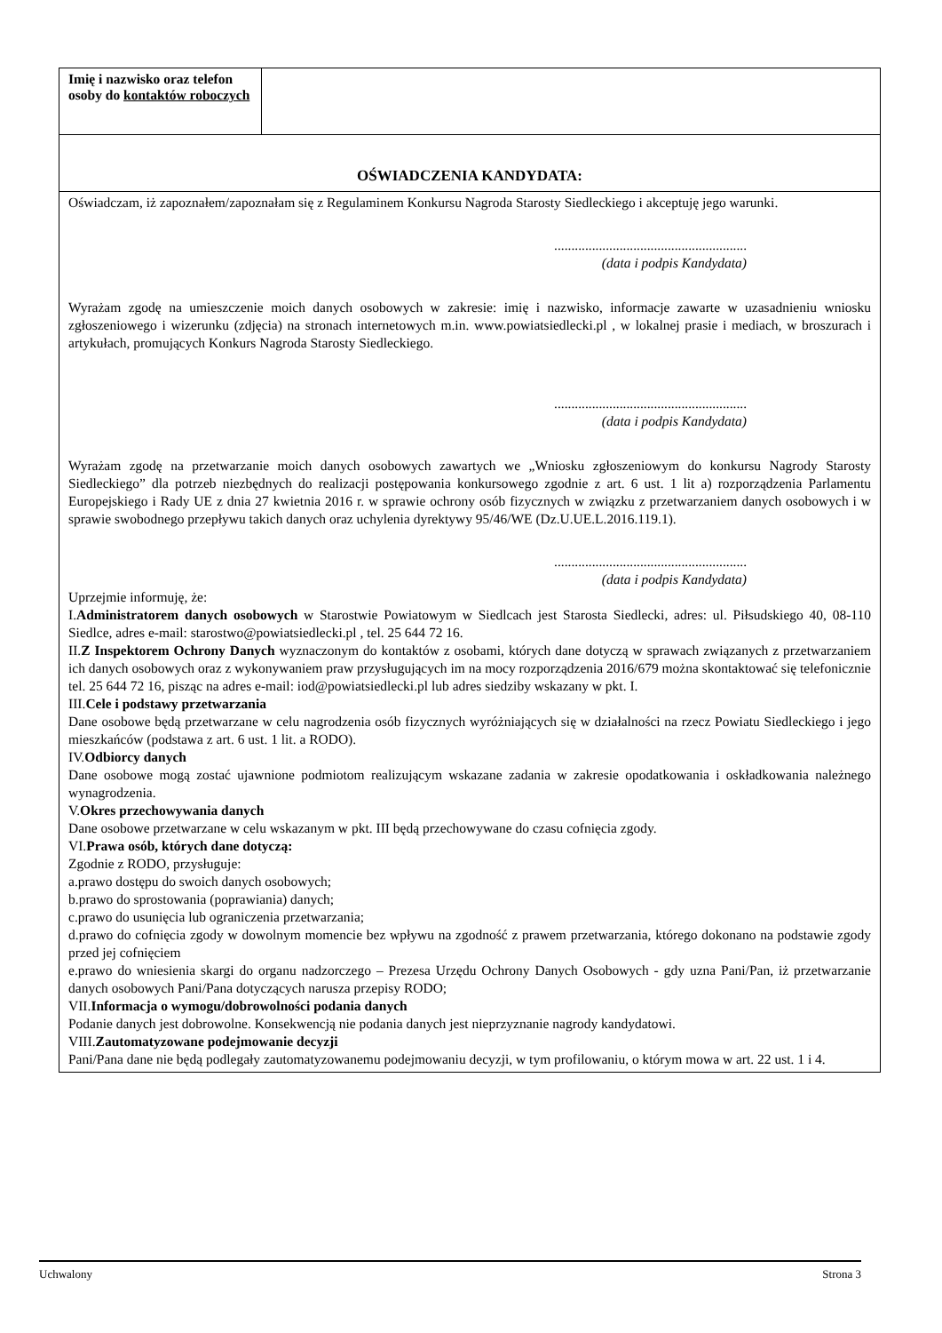| Imię i nazwisko oraz telefon osoby do kontaktów roboczych | |
| OŚWIADCZENIA KANDYDATA: | |
| Oświadczam, iż zapoznałem/zapoznałam się z Regulaminem Konkursu Nagroda Starosty Siedleckiego i akceptuję jego warunki. ........................................................ (data i podpis Kandydata) Wyrażam zgodę na umieszczenie moich danych osobowych w zakresie: imię i nazwisko, informacje zawarte w uzasadnieniu wniosku zgłoszeniowego i wizerunku (zdjęcia) na stronach internetowych m.in. www.powiatsiedlecki.pl , w lokalnej prasie i mediach, w broszurach i artykułach, promujących Konkurs Nagroda Starosty Siedleckiego. ........................................................ (data i podpis Kandydata) Wyrażam zgodę na przetwarzanie moich danych osobowych zawartych we „Wniosku zgłoszeniowym do konkursu Nagrody Starosty Siedleckiego” dla potrzeb niezbędnych do realizacji postępowania konkursowego zgodnie z art. 6 ust. 1 lit a) rozporządzenia Parlamentu Europejskiego i Rady UE z dnia 27 kwietnia 2016 r. w sprawie ochrony osób fizycznych w związku z przetwarzaniem danych osobowych i w sprawie swobodnego przepływu takich danych oraz uchylenia dyrektywy 95/46/WE (Dz.U.UE.L.2016.119.1). ........................................................ (data i podpis Kandydata) Uprzejmie informuję, że: I. Administratorem danych osobowych w Starostwie Powiatowym w Siedlcach jest Starosta Siedlecki, adres: ul. Piłsudskiego 40, 08-110 Siedlce, adres e-mail: starostwo@powiatsiedlecki.pl , tel. 25 644 72 16. II. Z Inspektorem Ochrony Danych wyznaczonym do kontaktów z osobami, których dane dotyczą w sprawach związanych z przetwarzaniem ich danych osobowych oraz z wykonywaniem praw przysługujących im na mocy rozporządzenia 2016/679 można skontaktować się telefonicznie tel. 25 644 72 16, pisząc na adres e-mail: iod@powiatsiedlecki.pl lub adres siedziby wskazany w pkt. I. III. Cele i podstawy przetwarzania Dane osobowe będą przetwarzane w celu nagrodzenia osób fizycznych wyróżniających się w działalności na rzecz Powiatu Siedleckiego i jego mieszkańców (podstawa z art. 6 ust. 1 lit. a RODO). IV. Odbiorcy danych Dane osobowe mogą zostać ujawnione podmiotom realizującym wskazane zadania w zakresie opodatkowania i oskładkowania należnego wynagrodzenia. V. Okres przechowywania danych Dane osobowe przetwarzane w celu wskazanym w pkt. III będą przechowywane do czasu cofnięcia zgody. VI. Prawa osób, których dane dotyczą: Zgodnie z RODO, przysługuje: a.prawo dostępu do swoich danych osobowych; b.prawo do sprostowania (poprawiania) danych; c.prawo do usunięcia lub ograniczenia przetwarzania; d.prawo do cofnięcia zgody w dowolnym momencie bez wpływu na zgodność z prawem przetwarzania, którego dokonano na podstawie zgody przed jej cofnięciem e.prawo do wniesienia skargi do organu nadzorczego – Prezesa Urzędu Ochrony Danych Osobowych - gdy uzna Pani/Pan, iż przetwarzanie danych osobowych Pani/Pana dotyczących narusza przepisy RODO; VII. Informacja o wymogu/dobrowolności podania danych Podanie danych jest dobrowolne. Konsekwencją nie podania danych jest nieprzyznanie nagrody kandydatowi. VIII. Zautomatyzowane podejmowanie decyzji Pani/Pana dane nie będą podlegały zautomatyzowanemu podejmowaniu decyzji, w tym profilowaniu, o którym mowa w art. 22 ust. 1 i 4. | |
Uchwalony Strona 3